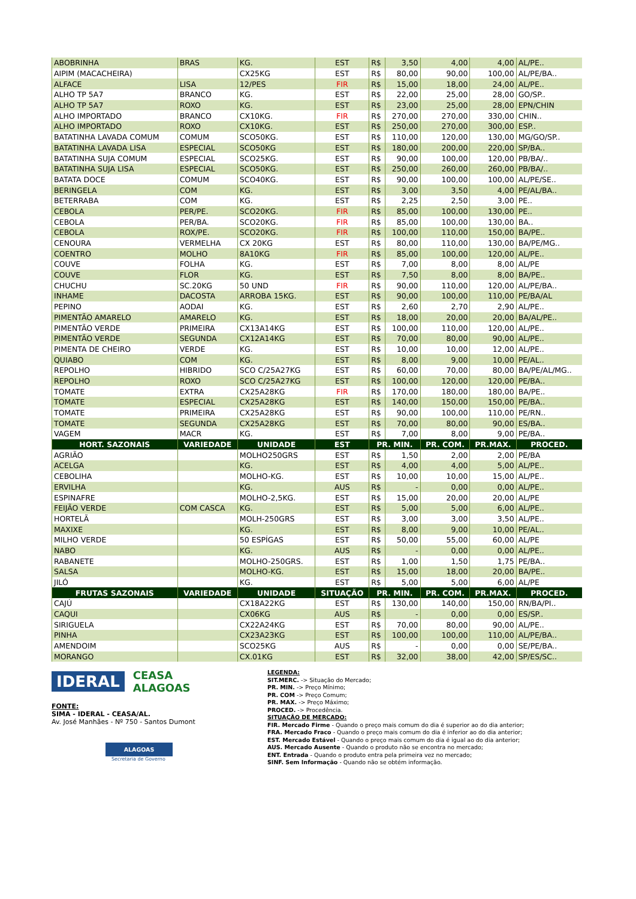| ABOBRINHA | BRAS | KG. | EST | R$ | 3,50 | 4,00 | 4,00 | AL/PE.. |
| AIPIM (MACACHEIRA) | | CX25KG | EST | R$ | 80,00 | 90,00 | 100,00 | AL/PE/BA.. |
| ALFACE | LISA | 12/PES | FIR | R$ | 15,00 | 18,00 | 24,00 | AL/PE.. |
| ALHO TP 5A7 | BRANCO | KG. | EST | R$ | 22,00 | 25,00 | 28,00 | GO/SP.. |
| ALHO TP 5A7 | ROXO | KG. | EST | R$ | 23,00 | 25,00 | 28,00 | EPN/CHIN |
| ALHO IMPORTADO | BRANCO | CX10KG. | FIR | R$ | 270,00 | 270,00 | 330,00 | CHIN.. |
| ALHO IMPORTADO | ROXO | CX10KG. | EST | R$ | 250,00 | 270,00 | 300,00 | ESP.. |
| BATATINHA LAVADA COMUM | COMUM | SCO50KG. | EST | R$ | 110,00 | 120,00 | 130,00 | MG/GO/SP.. |
| BATATINHA LAVADA LISA | ESPECIAL | SCO50KG | EST | R$ | 180,00 | 200,00 | 220,00 | SP/BA.. |
| BATATINHA SUJA COMUM | ESPECIAL | SCO25KG. | EST | R$ | 90,00 | 100,00 | 120,00 | PB/BA/.. |
| BATATINHA SUJA LISA | ESPECIAL | SCO50KG. | EST | R$ | 250,00 | 260,00 | 260,00 | PB/BA/.. |
| BATATA DOCE | COMUM | SCO40KG. | EST | R$ | 90,00 | 100,00 | 100,00 | AL/PE/SE.. |
| BERINGELA | COM | KG. | EST | R$ | 3,00 | 3,50 | 4,00 | PE/AL/BA.. |
| BETERRABA | COM | KG. | EST | R$ | 2,25 | 2,50 | 3,00 | PE.. |
| CEBOLA | PER/PE. | SCO20KG. | FIR | R$ | 85,00 | 100,00 | 130,00 | PE.. |
| CEBOLA | PER/BA. | SCO20KG. | FIR | R$ | 85,00 | 100,00 | 130,00 | BA.. |
| CEBOLA | ROX/PE. | SCO20KG. | FIR | R$ | 100,00 | 110,00 | 150,00 | BA/PE.. |
| CENOURA | VERMELHA | CX 20KG | EST | R$ | 80,00 | 110,00 | 130,00 | BA/PE/MG.. |
| COENTRO | MOLHO | 8A10KG | FIR | R$ | 85,00 | 100,00 | 120,00 | AL/PE.. |
| COUVE | FOLHA | KG. | EST | R$ | 7,00 | 8,00 | 8,00 | AL/PE |
| COUVE | FLOR | KG. | EST | R$ | 7,50 | 8,00 | 8,00 | BA/PE.. |
| CHUCHU | SC.20KG | 50 UND | FIR | R$ | 90,00 | 110,00 | 120,00 | AL/PE/BA.. |
| INHAME | DACOSTA | ARROBA 15KG. | EST | R$ | 90,00 | 100,00 | 110,00 | PE/BA/AL |
| PEPINO | AODAI | KG. | EST | R$ | 2,60 | 2,70 | 2,90 | AL/PE.. |
| PIMENTÃO AMARELO | AMARELO | KG. | EST | R$ | 18,00 | 20,00 | 20,00 | BA/AL/PE.. |
| PIMENTÃO VERDE | PRIMEIRA | CX13A14KG | EST | R$ | 100,00 | 110,00 | 120,00 | AL/PE.. |
| PIMENTÃO VERDE | SEGUNDA | CX12A14KG | EST | R$ | 70,00 | 80,00 | 90,00 | AL/PE.. |
| PIMENTA DE CHEIRO | VERDE | KG. | EST | R$ | 10,00 | 10,00 | 12,00 | AL/PE.. |
| QUIABO | COM | KG. | EST | R$ | 8,00 | 9,00 | 10,00 | PE/AL.. |
| REPOLHO | HIBRIDO | SCO C/25A27KG | EST | R$ | 60,00 | 70,00 | 80,00 | BA/PE/AL/MG.. |
| REPOLHO | ROXO | SCO C/25A27KG | EST | R$ | 100,00 | 120,00 | 120,00 | PE/BA.. |
| TOMATE | EXTRA | CX25A28KG | FIR | R$ | 170,00 | 180,00 | 180,00 | BA/PE.. |
| TOMATE | ESPECIAL | CX25A28KG | EST | R$ | 140,00 | 150,00 | 150,00 | PE/BA.. |
| TOMATE | PRIMEIRA | CX25A28KG | EST | R$ | 90,00 | 100,00 | 110,00 | PE/RN.. |
| TOMATE | SEGUNDA | CX25A28KG | EST | R$ | 70,00 | 80,00 | 90,00 | ES/BA.. |
| VAGEM | MACR | KG. | EST | R$ | 7,00 | 8,00 | 9,00 | PE/BA.. |
| HORT. SAZONAIS | VARIEDADE | UNIDADE | EST | PR. MIN. | | PR. COM. | PR.MAX. | PROCED. |
| AGRIÃO | | MOLHO250GRS | EST | R$ | 1,50 | 2,00 | 2,00 | PE/BA |
| ACELGA | | KG. | EST | R$ | 4,00 | 4,00 | 5,00 | AL/PE.. |
| CEBOLIHA | | MOLHO-KG. | EST | R$ | 10,00 | 10,00 | 15,00 | AL/PE.. |
| ERVILHA | | KG. | AUS | R$ | - | 0,00 | 0,00 | AL/PE.. |
| ESPINAFRE | | MOLHO-2,5KG. | EST | R$ | 15,00 | 20,00 | 20,00 | AL/PE |
| FEIJÃO VERDE | COM CASCA | KG. | EST | R$ | 5,00 | 5,00 | 6,00 | AL/PE.. |
| HORTELÃ | | MOLH-250GRS | EST | R$ | 3,00 | 3,00 | 3,50 | AL/PE.. |
| MAXIXE | | KG. | EST | R$ | 8,00 | 9,00 | 10,00 | PE/AL.. |
| MILHO VERDE | | 50 ESPÍGAS | EST | R$ | 50,00 | 55,00 | 60,00 | AL/PE |
| NABO | | KG. | AUS | R$ | - | 0,00 | 0,00 | AL/PE.. |
| RABANETE | | MOLHO-250GRS. | EST | R$ | 1,00 | 1,50 | 1,75 | PE/BA.. |
| SALSA | | MOLHO-KG. | EST | R$ | 15,00 | 18,00 | 20,00 | BA/PE.. |
| JILÓ | | KG. | EST | R$ | 5,00 | 5,00 | 6,00 | AL/PE |
| FRUTAS SAZONAIS | VARIEDADE | UNIDADE | SITUAÇÃO | PR. MIN. | | PR. COM. | PR.MAX. | PROCED. |
| CAJÚ | | CX18A22KG | EST | R$ | 130,00 | 140,00 | 150,00 | RN/BA/PI.. |
| CAQUI | | CX06KG | AUS | R$ | - | 0,00 | 0,00 | ES/SP.. |
| SIRIGUELA | | CX22A24KG | EST | R$ | 70,00 | 80,00 | 90,00 | AL/PE.. |
| PINHA | | CX23A23KG | EST | R$ | 100,00 | 100,00 | 110,00 | AL/PE/BA.. |
| AMENDOIM | | SCO25KG | AUS | R$ | - | 0,00 | 0,00 | SE/PE/BA.. |
| MORANGO | | CX.01KG | EST | R$ | 32,00 | 38,00 | 42,00 | SP/ES/SC.. |
IDERAL CEASA
ALAGOAS
FONTE:
SIMA - IDERAL - CEASA/AL.
Av. José Manhães - Nº 750 - Santos Dumont
ALAGOAS
Secretaria de Governo
LEGENDA:
SIT.MERC. -> Situação do Mercado;
PR. MIN. -> Preço Mínimo;
PR. COM -> Preço Comum;
PR. MAX. -> Preço Máximo;
PROCED. -> Procedência.
SITUAÇÃO DE MERCADO:
FIR. Mercado Firme - Quando o preço mais comum do dia é superior ao do dia anterior;
FRA. Mercado Fraco - Quando o preço mais comum do dia é inferior ao do dia anterior;
EST. Mercado Estável - Quando o preço mais comum do dia é igual ao do dia anterior;
AUS. Mercado Ausente - Quando o produto não se encontra no mercado;
ENT. Entrada - Quando o produto entra pela primeira vez no mercado;
SINF. Sem Informação - Quando não se obtém informação.